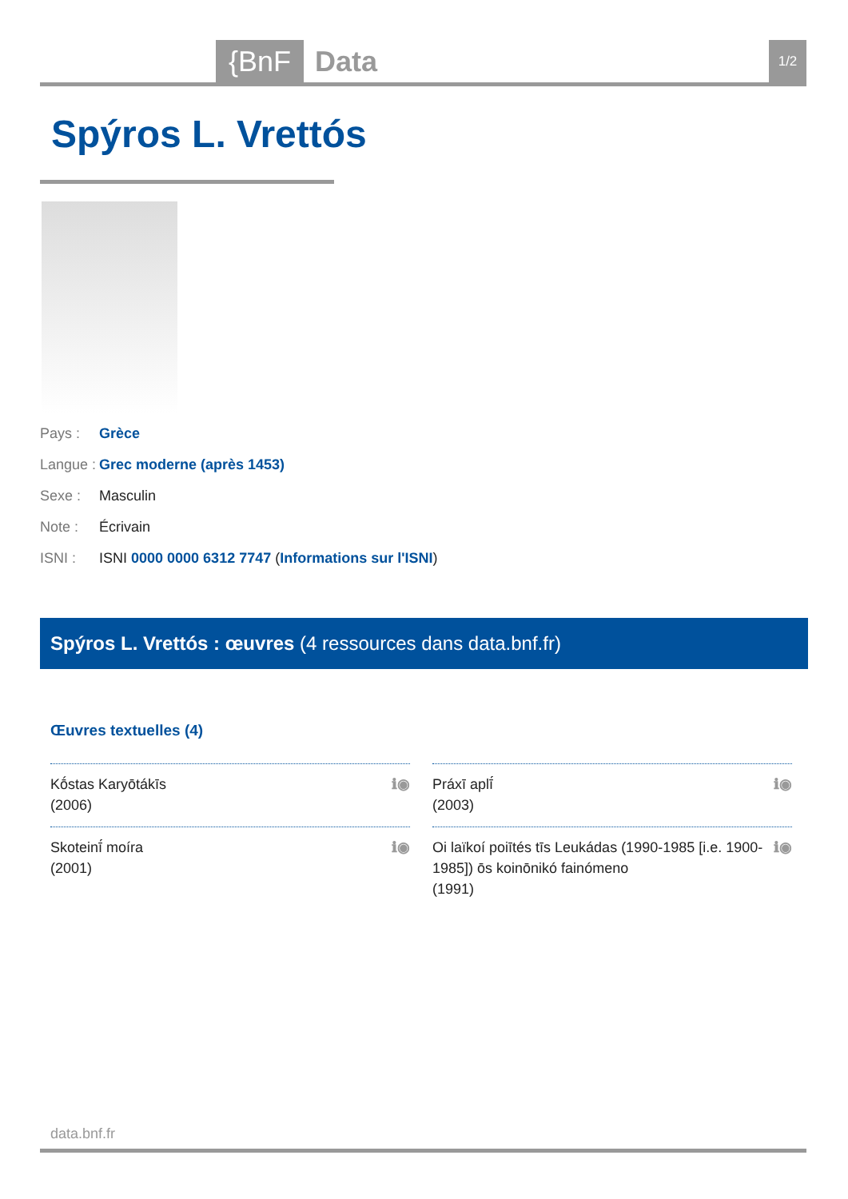{BnF Data 1/2
Spýros L. Vrettós
Pays : Grèce
Langue : Grec moderne (après 1453)
Sexe : Masculin
Note : Écrivain
ISNI : ISNI 0000 0000 6312 7747 (Informations sur l'ISNI)
Spýros L. Vrettós : œuvres (4 ressources dans data.bnf.fr)
Œuvres textuelles (4)
Kṓstas Karyōtákīs
(2006) ℹ◉
Práxī aplī́
(2003) ℹ◉
Skoteinī́ moíra
(2001) ℹ◉
Oi laïkoí poiītés tīs Leukádas (1990-1985 [i.e. 1900-1985]) ōs koinōnikó fainómeno
(1991) ℹ◉
data.bnf.fr